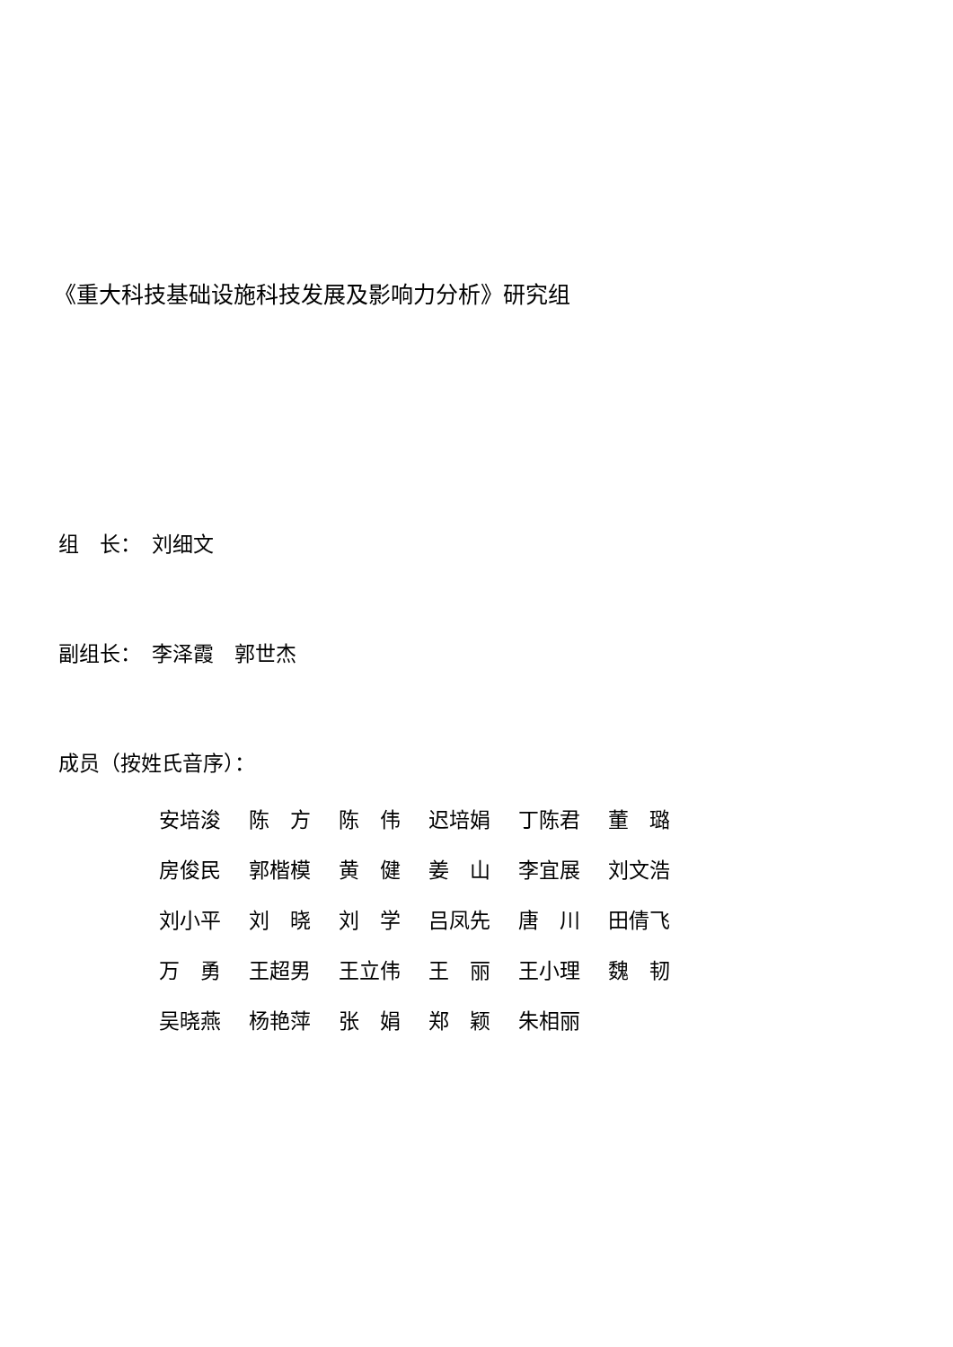《重大科技基础设施科技发展及影响力分析》研究组
组　长：　刘细文
副组长：　李泽霞　郭世杰
成员（按姓氏音序）：
| 安培浚 | 陈 方 | 陈 伟 | 迟培娟 | 丁陈君 | 董 璐 |
| 房俊民 | 郭楷模 | 黄 健 | 姜 山 | 李宜展 | 刘文浩 |
| 刘小平 | 刘 晓 | 刘 学 | 吕凤先 | 唐 川 | 田倩飞 |
| 万 勇 | 王超男 | 王立伟 | 王 丽 | 王小理 | 魏 韧 |
| 吴晓燕 | 杨艳萍 | 张 娟 | 郑 颖 | 朱相丽 | |